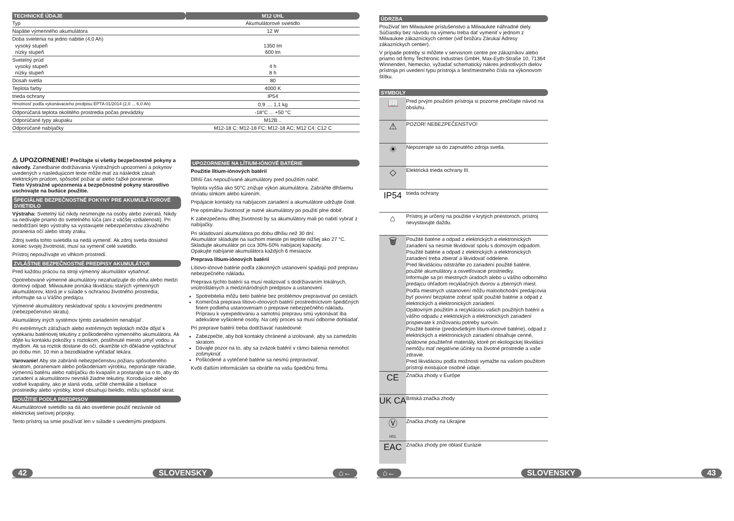| TECHNICKÉ ÚDAJE | M12 UHL |
| Typ | Akumulátorové svietidlo |
| Napätie výmenného akumulátora | 12 W |
| Doba svietenia na jedno nabitie (4,0 Ah) vysoký stupeň nízky stupeň | 1350 lm 600 lm |
| Svetelný prúd vysoký stupeň nízky stupeň | 4 h 8 h |
| Dosah svetla | 80 |
| Teplota farby | 4000 K |
| trieda ochrany | IP54 |
| Hmotnosť podľa vykonávacieho predpisu EPTA 01/2014 (2,0 ... 6,0 Ah) | 0,9 .... 1,1 kg |
| Odporúčaná teplota okolitého prostredia počas prevádzky | -18°C ... +50 °C |
| Odporúčané typy akupaku | M12B... |
| Odporúčané nabíjačky | M12-18 C; M12-18 FC; M12-18 AC; M12 C4; C12 C |
⚠ UPOZORNENIE! Prečítajte si všetky bezpečnostné pokyny a návody. Zanedbanie dodržiavania Výstražných upozornení a pokynov uvedených v nasledujúcom texte môže mať za následok zásah elektrickým prúdom, spôsobiť požiar a/ alebo ťažké poranenie.
Tieto Výstražné upozornenia a bezpečnostné pokyny starostlivo uschovajte na budúce použitie.
ŠPECIÁLNE BEZPEČNOSTNÉ POKYNY PRE AKUMULÁTOROVÉ SVIETIDLO
Výstraha: Svetelný lúč nikdy nesmerujte na osoby alebo zvieratá. Nikdy sa nedívajte priamo do svetelného lúča (ani z väčšej vzdialenosti). Pri nedodržaní tejto výstrahy sa vystavujete nebezpečenstvu závažného poranenia očí alebo straty zraku.
Zdroj svetla tohto svietidla sa nedá vymeniť. Ak zdroj svetla dosiahol koniec svojej životnosti, musí sa vymeniť celé svietidlo.
Prístroj nepoužívajte vo vlhkom prostredí.
ZVLÁŠTNE BEZPEČNOSTNÉ PREDPISY AKUMULÁTOR
Pred každou prácou na stroji výmenný akumulátor vytiahnuť.
Opotrebované výmenné akumulátory nezahadzujte do ohňa alebo medzi domový odpad. Milwaukee ponúka likvidáciu starých výmenných akumulátorov, ktorá je v súlade s ochranou životného prostredia; informujte sa u Vášho predajcu.
Výmenné akumulátory neskladovať spolu s kovovými predmentmi (nebezpečenstvo skratu).
Akumulátory iných systémov týmto zariadením nenabíjať .
Pri extrémnych záťažiach alebo extrémnych teplotách môže dôjsť k vytekaniu batériovej tekutiny z poškodeného výmenného akumulátora. Ak dôjte ku kontaktu pokožky s roztokom, postihnuté miesto umyť vodou a mydlom. Ak sa roztok dostane do očí, okamžite ich dôkladne vypláchnuť po dobu min. 10 min a bezodkladne vyhľadať lekára.
Varovanie! Aby ste zabránili nebezpečenstvu požiaru spôsobeného skratom, poraneniam alebo poškodeniam výrobku, neponárajte náradie, výmennú batériu alebo nabíjačku do kvapalín a postarajte sa o to, aby do zariadení a akumulátorov nevnikli žiadne tekutiny. Korodujúce alebo vodivé kvapaliny, ako je slaná voda, určité chemikálie a bieliace prostriedky alebo výrobky, ktoré obsahujú bielidlo, môžu spôsobiť skrat.
POUŽITIE PODĽA PREDPISOV
Akumulátorové svietidlo sa dá ako osvetlenie použiť nezávisle od elektrickej sieťovej prípojky.
Tento prístroj sa smie používať len v súlade s uvedenými predpismi.
UPOZORNENIE NA LÍTIUM-IÓNOVÉ BATÉRIE
Použitie lítium-iónových batérií
Dlhší čas nepoužívané akumulátory pred použitím nabiť.
Teplota vyššia ako 50°C znižuje výkon akumulátora. Zabráňte dlhšiemu ohriatiu slnkom alebo kúrením.
Pripájacie kontakty na nabíjacom zariadení a akumulátore udržujte čisté.
Pre optimálnu životnosť je nutné akumulátory po použití plne dobiť.
K zabezpečeniu dlhej životnosti by sa akumulátory mali po nabití vybrať z nabíjačky.
Pri skladovaní akumulátora po dobu dlhšiu než 30 dní:
Akumulátor skladujte na suchom mieste pri teplote nižšej ako 27 °C.
Skladujte akumulátor pri cca 30%-50% nabíjacej kapacity.
Opakujte nabíjanie akumulátora každých 6 mesiacov.
Preprava lítium-iónových batérií
Lítiovo-iónové batérie podľa zákonných ustanovení spadajú pod prepravu nebezpečného nákladu.
Preprava týchto batérií sa musí realizovať s dodržiavaním lokálnych, vnútroštátnych a medzinárodných predpisov a ustanovení.
Spotrebitelia môžu tieto batérie bez problémov prepravovať po cestách.
Komerčná preprava lítiovo-iónových batérií prostredníctvom špedičných firiem podlieha ustanoveniam o preprave nebezpečného nákladu. Prípravu k vyexpedovaniu a samotnú prepravu smú vykonávať iba adekvátne vyškolené osoby. Na celý proces sa musí odborne dohliadať.
Pri preprave batérií treba dodržiavať nasledovné:
Zabezpečte, aby boli kontakty chránené a izolované, aby sa zamedzilo skratom.
Dávajte pozor na to, aby sa zväzok batérií v rámci balenia nemohol zošmyknúť.
Poškodené a vytečené batérie sa nesmú prepravovať.
Kvôli ďalším informáciám sa obráťte na vašu špedičnú firmu.
ÚDRZBA
Používať len Milwaukee príslušenstvo a Milwaukee náhradné diely. Súčiastky bez návodu na výmenu treba dať vymeniť v jednom z Milwaukee zákazníckych centier (viď brožúru Záruka/ Adresy zákazníckych centier).
V prípade potreby si môžete v servisnom centre pre zákazníkov alebo priamo od firmy Techtronic Industries GmbH, Max-Eyth-Straße 10, 71364 Winnenden, Nemecko, vyžiadať schematický nákres jednotlivých dielov prístroja pri uvedení typu prístroja a šesťmiestneho čísla na výkonovom štítku.
SYMBOLY
| 📖 | Pred prvým použitím prístroja si pozorne prečítajte návod na obsluhu. |
| ⚠ | POZOR! NEBEZPEČENSTVO! |
| ☀ | Nepozerajte sa do zapnutého zdroja svetla. |
| ◇ | Elektrická trieda ochrany III. |
| IP54 | trieda ochrany |
| ⌂ | Prístroj je určený na použitie v krytých priestoroch, prístroj nevystavujte daždu. |
| 🗑 | Použité batérie a odpad z elektrických a elektronických zariadení sa nesmie likvidovať spolu s domovým odpadom. Použité batérie a odpad z elektrických a elektronických zariadení treba zbierať a likvidovať oddelene. Pred likvidáciou odstráňte zo zariadení použité batérie, použité akumulátory a osvetľovacie prostriedky. Informujte sa pri miestnych úradoch alebo u vášho odborného predajcu ohľadom recyklačných dvorov a zberných miest. Podľa miestnych ustanovení môžu maloobchodní predajcovia byť povinní bezplatne zobrať späť použité batérie a odpad z elektrických a elektronických zariadení. Opätovným použitím a recykláciou vašich použitých batérií a vášho odpadu z elektrických a elektronických zariadení prispievate k znižovaniu potreby surovín. Použité batérie (predovšetkým lítium-iónové batérie), odpad z elektrických a elektronických zariadení obsahuje cenné, opätovne použiteľné materiály, ktoré pri ekologickej likvidácii nemôžu mať negatívne účinky na životné prostredie a vaše zdravie. Pred likvidáciou podľa možnosti vymažte na vašom použitom prístroji existujúce osobné údaje. |
| CE | Značka zhody v Európe |
| UK CA | Britská značka zhody |
| Ⓥ 001 | Značka zhody na Ukrajine |
| EAC | Značka zhody pre oblasť Eurázie |
42 SLOVENSKY ⌂← ⌂← SLOVENSKY 43